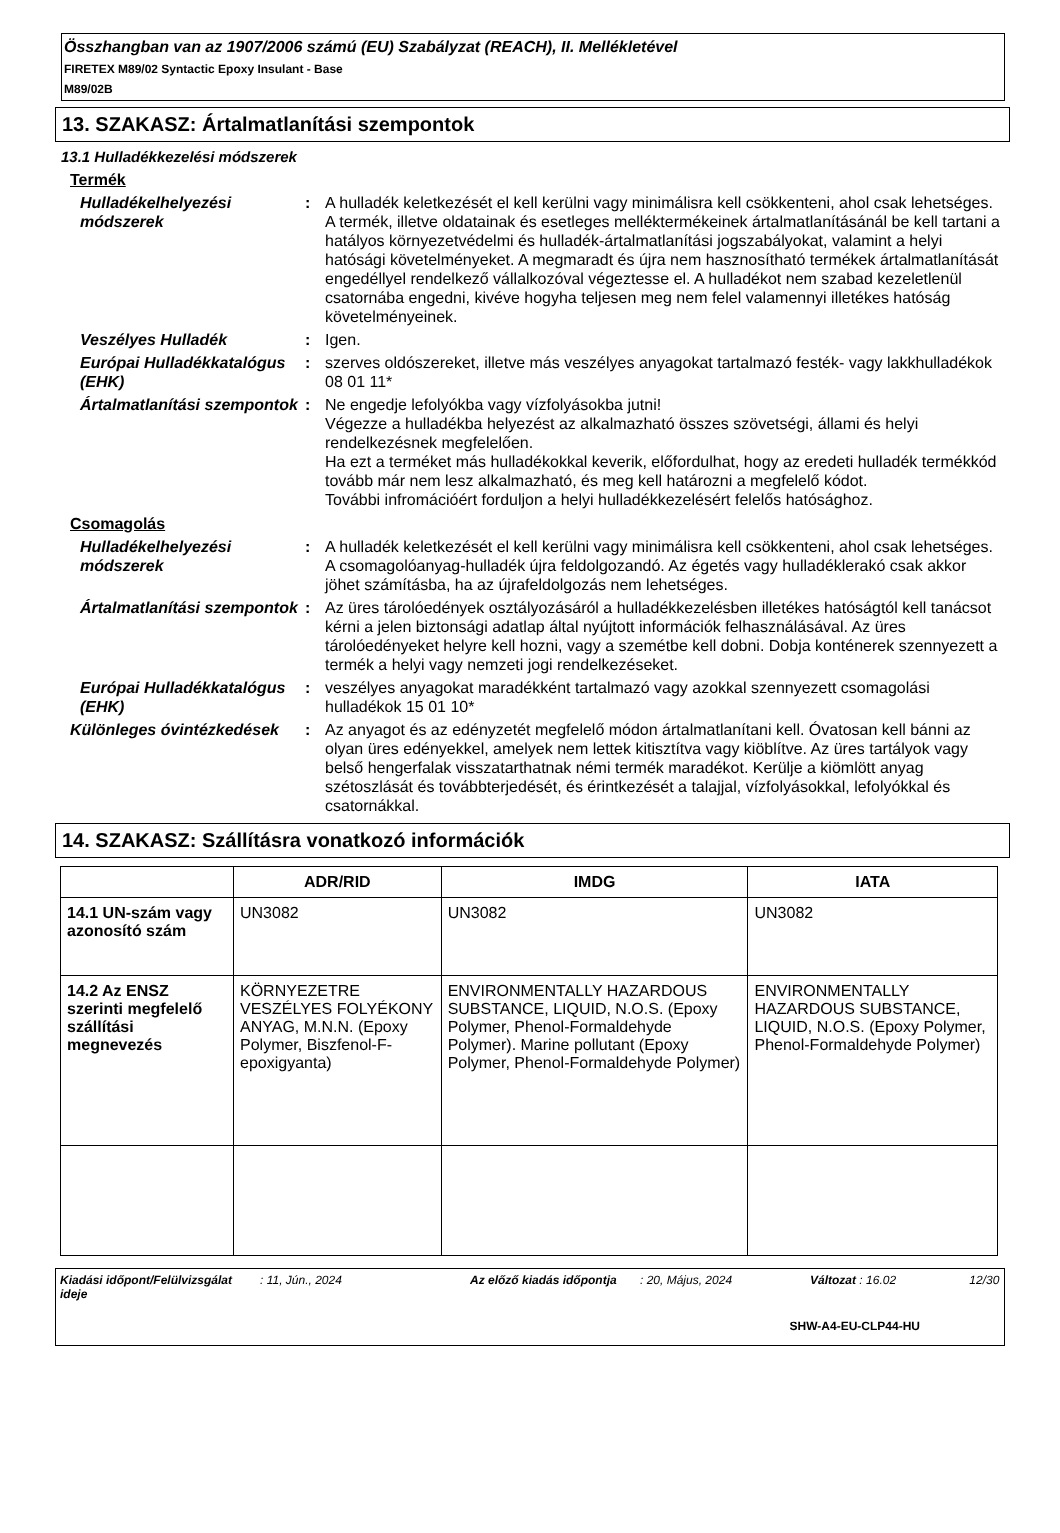Összhangban van az 1907/2006 számú (EU) Szabályzat (REACH), II. Mellékletével
FIRETEX M89/02 Syntactic Epoxy Insulant - Base
M89/02B
13. SZAKASZ: Ártalmatlanítási szempontok
13.1 Hulladékkezelési módszerek
Termék
Hulladékelhelyezési módszerek
: A hulladék keletkezését el kell kerülni vagy minimálisra kell csökkenteni, ahol csak lehetséges. A termék, illetve oldatainak és esetleges melléktermékeinek ártalmatlanításánál be kell tartani a hatályos környezetvédelmi és hulladék-ártalmatlanítási jogszabályokat, valamint a helyi hatósági követelményeket. A megmaradt és újra nem hasznosítható termékek ártalmatlanítását engedéllyel rendelkező vállalkozóval végeztesse el. A hulladékot nem szabad kezeletlenül csatornába engedni, kivéve hogyha teljesen meg nem felel valamennyi illetékes hatóság követelményeinek.
Veszélyes Hulladék : Igen.
Európai Hulladékkatalógus (EHK)
: szerves oldószereket, illetve más veszélyes anyagokat tartalmazó festék- vagy lakkhulladékok 08 01 11*
Ártalmatlanítási szempontok
: Ne engedje lefolyókba vagy vízfolyásokba jutni!
Végezze a hulladékba helyezést az alkalmazható összes szövetségi, állami és helyi rendelkezésnek megfelelően.
Ha ezt a terméket más hulladékokkal keverik, előfordulhat, hogy az eredeti hulladék termékkód tovább már nem lesz alkalmazható, és meg kell határozni a megfelelő kódot.
További infromációért forduljon a helyi hulladékkezelésért felelős hatósághoz.
Csomagolás
Hulladékelhelyezési módszerek
: A hulladék keletkezését el kell kerülni vagy minimálisra kell csökkenteni, ahol csak lehetséges. A csomagolóanyag-hulladék újra feldolgozandó. Az égetés vagy hulladéklerakó csak akkor jöhet számításba, ha az újrafeldolgozás nem lehetséges.
Ártalmatlanítási szempontok
: Az üres tárolóedények osztályozásáról a hulladékkezelésben illetékes hatóságtól kell tanácsot kérni a jelen biztonsági adatlap által nyújtott információk felhasználásával. Az üres tárolóedényeket helyre kell hozni, vagy a szemétbe kell dobni. Dobja konténerek szennyezett a termék a helyi vagy nemzeti jogi rendelkezéseket.
Európai Hulladékkatalógus (EHK)
: veszélyes anyagokat maradékként tartalmazó vagy azokkal szennyezett csomagolási hulladékok 15 01 10*
Különleges óvintézkedések
: Az anyagot és az edényzetét megfelelő módon ártalmatlanítani kell. Óvatosan kell bánni az olyan üres edényekkel, amelyek nem lettek kitisztítva vagy kiöblítve. Az üres tartályok vagy belső hengerfalak visszatarthatnak némi termék maradékot. Kerülje a kiömlött anyag szétoszlását és továbbterjedését, és érintkezését a talajjal, vízfolyásokkal, lefolyókkal és csatornákkal.
14. SZAKASZ: Szállításra vonatkozó információk
| | ADR/RID | IMDG | IATA |
| --- | --- | --- | --- |
| 14.1 UN-szám vagy azonosító szám | UN3082 | UN3082 | UN3082 |
| 14.2 Az ENSZ szerinti megfelelő szállítási megnevezés | KÖRNYEZETRE VESZÉLYES FOLYÉKONY ANYAG, M.N.N. (Epoxy Polymer, Biszfenol-F-epoxigyanta) | ENVIRONMENTALLY HAZARDOUS SUBSTANCE, LIQUID, N.O.S. (Epoxy Polymer, Phenol-Formaldehyde Polymer). Marine pollutant (Epoxy Polymer, Phenol-Formaldehyde Polymer) | ENVIRONMENTALLY HAZARDOUS SUBSTANCE, LIQUID, N.O.S. (Epoxy Polymer, Phenol-Formaldehyde Polymer) |
Kiadási időpont/Felülvizsgálat ideje: 11, Jún., 2024 Az előző kiadás időpontja: 20, Május, 2024 Változat : 16.02 12/30
SHW-A4-EU-CLP44-HU